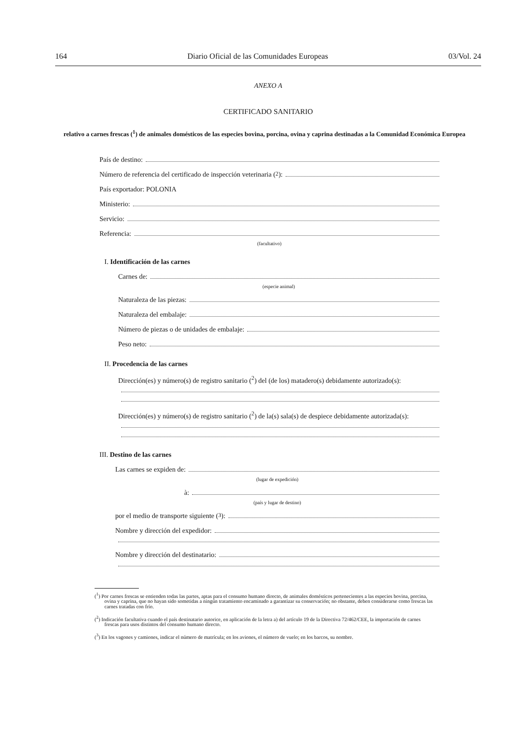164 Diario Oficial de las Comunidades Europeas 03/Vol. 24
ANEXO A
CERTIFICADO SANITARIO
relativo a carnes frescas (<sup>1</sup>) de animales domésticos de las especies bovina, porcina, ovina y caprina destinadas a la Comunidad Económica Europea
País de destino:
Número de referencia del certificado de inspección veterinaria (<sup>2</sup>):
País exportador: POLONIA
Ministerio:
Servicio:
Referencia:
(facultativo)
I. Identificación de las carnes
Carnes de:
(especie animal)
Naturaleza de las piezas:
Naturaleza del embalaje:
Número de piezas o de unidades de embalaje:
Peso neto:
II. Procedencia de las carnes
Dirección(es) y número(s) de registro sanitario (<sup>2</sup>) del (de los) matadero(s) debidamente autorizado(s):
Dirección(es) y número(s) de registro sanitario (<sup>2</sup>) de la(s) sala(s) de despiece debidamente autorizada(s):
III. Destino de las carnes
Las carnes se expiden de:
(lugar de expedición)
à:
(país y lugar de destino)
por el medio de transporte siguiente (<sup>3</sup>):
Nombre y dirección del expedidor:
Nombre y dirección del destinatario:
(<sup>1</sup>) Por carnes frescas se entienden todas las partes, aptas para el consumo humano directo, de animales domésticos pertenecientes a las especies bovina, porcina, ovina y caprina, que no hayan sido sometidas a ningún tratamiento encaminado a garantizar su conservación; no obstante, deben considerarse como frescas las carnes tratadas con frío.
(<sup>2</sup>) Indicación facultativa cuando el país destinatario autorice, en aplicación de la letra a) del artículo 19 de la Directiva 72/462/CEE, la importación de carnes frescas para usos distintos del consumo humano directo.
(<sup>3</sup>) En los vagones y camiones, indicar el número de matrícula; en los aviones, el número de vuelo; en los barcos, su nombre.